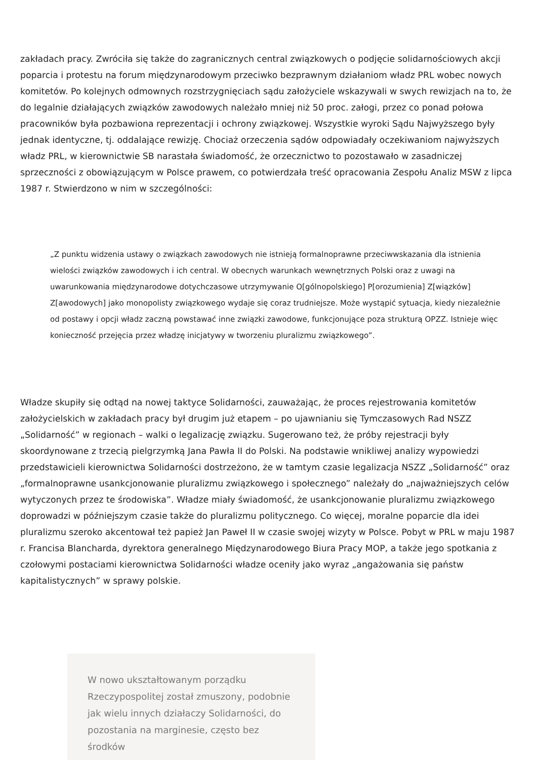zakładach pracy. Zwróciła się także do zagranicznych central związkowych o podjęcie solidarnościowych akcji poparcia i protestu na forum międzynarodowym przeciwko bezprawnym działaniom władz PRL wobec nowych komitetów. Po kolejnych odmownych rozstrzygnięciach sądu założyciele wskazywali w swych rewizjach na to, że do legalnie działających związków zawodowych należało mniej niż 50 proc. załogi, przez co ponad połowa pracowników była pozbawiona reprezentacji i ochrony związkowej. Wszystkie wyroki Sądu Najwyższego były jednak identyczne, tj. oddalające rewizję. Chociaż orzeczenia sądów odpowiadały oczekiwaniom najwyższych władz PRL, w kierownictwie SB narastała świadomość, że orzecznictwo to pozostawało w zasadniczej sprzeczności z obowiązującym w Polsce prawem, co potwierdzała treść opracowania Zespołu Analiz MSW z lipca 1987 r. Stwierdzono w nim w szczególności:
„Z punktu widzenia ustawy o związkach zawodowych nie istnieją formalnoprawne przeciwwskazania dla istnienia wielości związków zawodowych i ich central. W obecnych warunkach wewnętrznych Polski oraz z uwagi na uwarunkowania międzynarodowe dotychczasowe utrzymywanie O[gólnopolskiego] P[orozumienia] Z[wiązków] Z[awodowych] jako monopolisty związkowego wydaje się coraz trudniejsze. Może wystąpić sytuacja, kiedy niezależnie od postawy i opcji władz zaczną powstawać inne związki zawodowe, funkcjonujące poza strukturą OPZZ. Istnieje więc konieczność przejęcia przez władzę inicjatywy w tworzeniu pluralizmu związkowego”.
Władze skupiły się odtąd na nowej taktyce Solidarności, zauważając, że proces rejestrowania komitetów założycielskich w zakładach pracy był drugim już etapem – po ujawnianiu się Tymczasowych Rad NSZZ „Solidarność” w regionach – walki o legalizację związku. Sugerowano też, że próby rejestracji były skoordynowane z trzecią pielgrzymką Jana Pawła II do Polski. Na podstawie wnikliwej analizy wypowiedzi przedstawicieli kierownictwa Solidarności dostrzeżono, że w tamtym czasie legalizacja NSZZ „Solidarność” oraz „formalnoprawne usankcjonowanie pluralizmu związkowego i społecznego” należały do „najważniejszych celów wytyczonych przez te środowiska”. Władze miały świadomość, że usankcjonowanie pluralizmu związkowego doprowadzi w późniejszym czasie także do pluralizmu politycznego. Co więcej, moralne poparcie dla idei pluralizmu szeroko akcentował też papież Jan Paweł II w czasie swojej wizyty w Polsce. Pobyt w PRL w maju 1987 r. Francisa Blancharda, dyrektora generalnego Międzynarodowego Biura Pracy MOP, a także jego spotkania z czołowymi postaciami kierownictwa Solidarności władze oceniły jako wyraz „angażowania się państw kapitalistycznych” w sprawy polskie.
W nowo ukształtowanym porządku Rzeczypospolitej został zmuszony, podobnie jak wielu innych działaczy Solidarności, do pozostania na marginesie, często bez środków